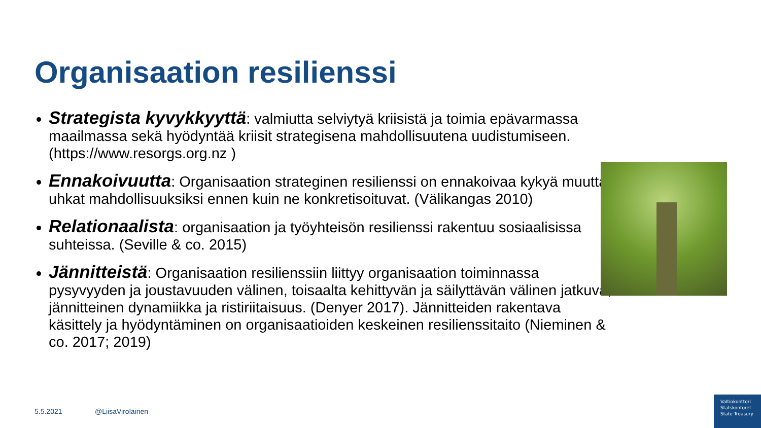Organisaation resilienssi
Strategista kyvykkyyttä: valmiutta selviytyä kriisistä ja toimia epävarmassa maailmassa sekä hyödyntää kriisit strategisena mahdollisuutena uudistumiseen. (https://www.resorgs.org.nz )
Ennakoivuutta: Organisaation strateginen resilienssi on ennakoivaa kykyä muuttaa uhkat mahdollisuuksiksi ennen kuin ne konkretisoituvat. (Välikangas 2010)
Relationaalista: organisaation ja työyhteisön resilienssi rakentuu sosiaalisissa suhteissa. (Seville & co. 2015)
Jännitteistä: Organisaation resilienssiin liittyy organisaation toiminnassa pysyvyyden ja joustavuuden välinen, toisaalta kehittyvän ja säilyttävän välinen jatkuva, jännitteinen dynamiikka ja ristiriitaisuus. (Denyer 2017). Jännitteiden rakentava käsittely ja hyödyntäminen on organisaatioiden keskeinen resilienssitaito (Nieminen & co. 2017; 2019)
5.5.2021 @LiisaVirolainen
Valtiokonttori
Statskontoret
State Treasury